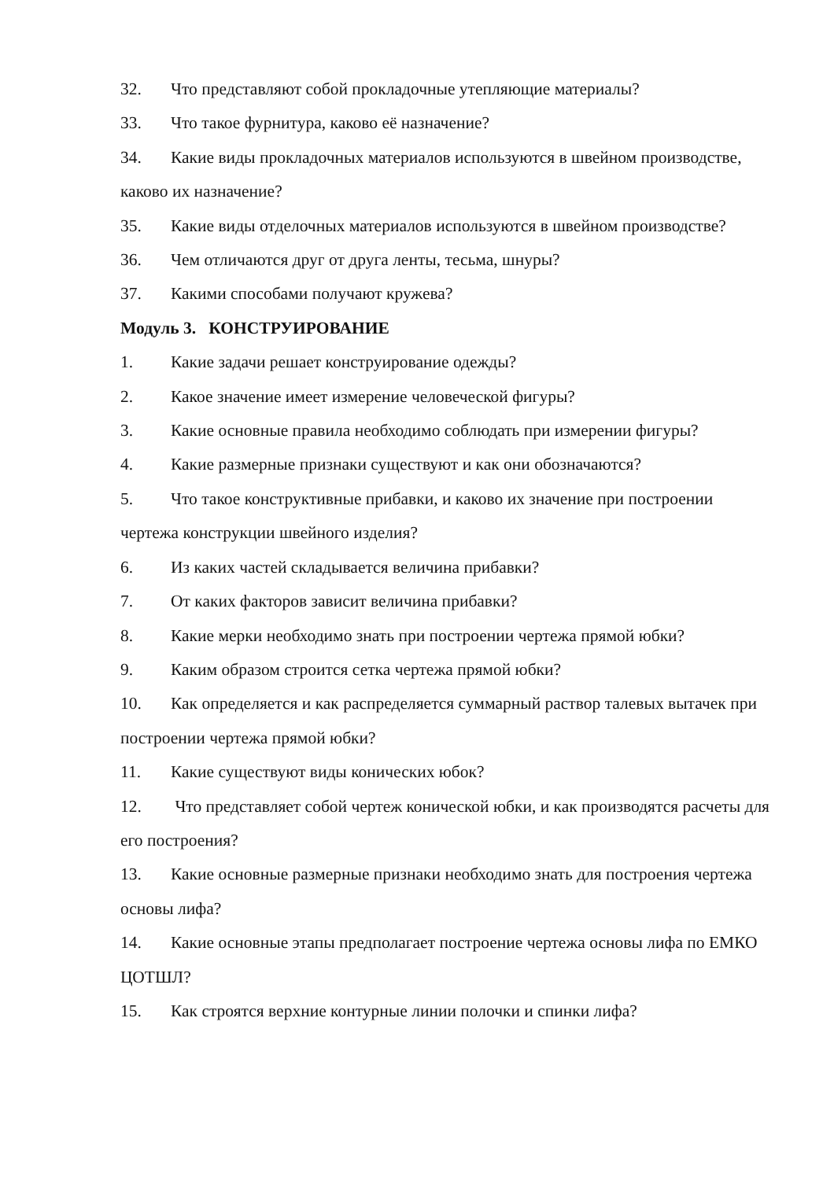32. Что представляют собой прокладочные утепляющие материалы?
33. Что такое фурнитура, каково её назначение?
34. Какие виды прокладочных материалов используются в швейном производстве, каково их назначение?
35. Какие виды отделочных материалов используются в швейном производстве?
36. Чем отличаются друг от друга ленты, тесьма, шнуры?
37. Какими способами получают кружева?
Модуль 3. КОНСТРУИРОВАНИЕ
1. Какие задачи решает конструирование одежды?
2. Какое значение имеет измерение человеческой фигуры?
3. Какие основные правила необходимо соблюдать при измерении фигуры?
4. Какие размерные признаки существуют и как они обозначаются?
5. Что такое конструктивные прибавки, и каково их значение при построении чертежа конструкции швейного изделия?
6. Из каких частей складывается величина прибавки?
7. От каких факторов зависит величина прибавки?
8. Какие мерки необходимо знать при построении чертежа прямой юбки?
9. Каким образом строится сетка чертежа прямой юбки?
10. Как определяется и как распределяется суммарный раствор талевых вытачек при построении чертежа прямой юбки?
11. Какие существуют виды конических юбок?
12. Что представляет собой чертеж конической юбки, и как производятся расчеты для его построения?
13. Какие основные размерные признаки необходимо знать для построения чертежа основы лифа?
14. Какие основные этапы предполагает построение чертежа основы лифа по ЕМКО ЦОТШЛ?
15. Как строятся верхние контурные линии полочки и спинки лифа?